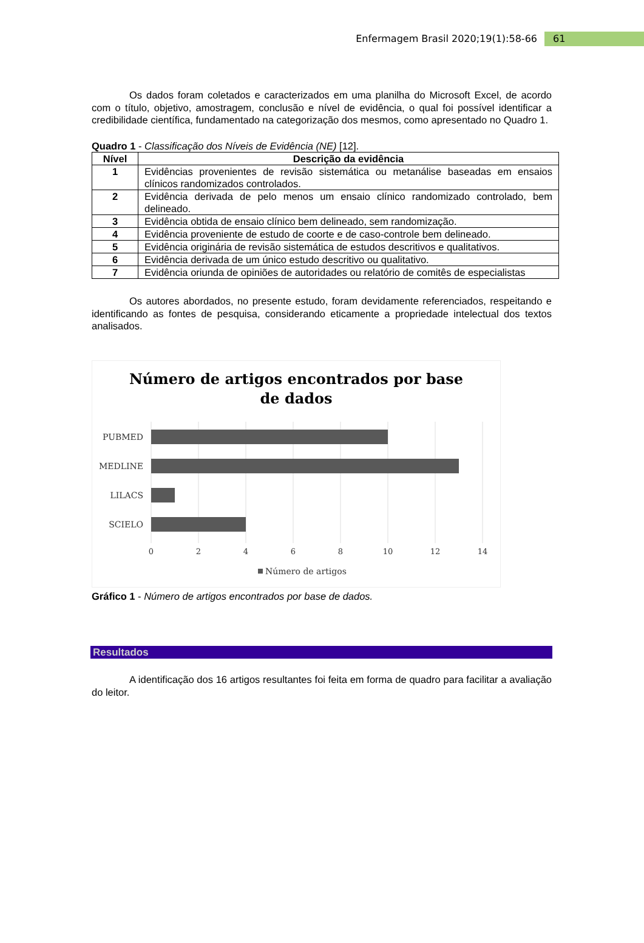Enfermagem Brasil 2020;19(1):58-66 61
Os dados foram coletados e caracterizados em uma planilha do Microsoft Excel, de acordo com o título, objetivo, amostragem, conclusão e nível de evidência, o qual foi possível identificar a credibilidade científica, fundamentado na categorização dos mesmos, como apresentado no Quadro 1.
Quadro 1 - Classificação dos Níveis de Evidência (NE) [12].
| Nível | Descrição da evidência |
| --- | --- |
| 1 | Evidências provenientes de revisão sistemática ou metanálise baseadas em ensaios clínicos randomizados controlados. |
| 2 | Evidência derivada de pelo menos um ensaio clínico randomizado controlado, bem delineado. |
| 3 | Evidência obtida de ensaio clínico bem delineado, sem randomização. |
| 4 | Evidência proveniente de estudo de coorte e de caso-controle bem delineado. |
| 5 | Evidência originária de revisão sistemática de estudos descritivos e qualitativos. |
| 6 | Evidência derivada de um único estudo descritivo ou qualitativo. |
| 7 | Evidência oriunda de opiniões de autoridades ou relatório de comitês de especialistas |
Os autores abordados, no presente estudo, foram devidamente referenciados, respeitando e identificando as fontes de pesquisa, considerando eticamente a propriedade intelectual dos textos analisados.
Número de artigos encontrados por base
de dados
PUBMED
MEDLINE
LILACS
SCIELO
0
2
4
6
8
10
12
14
Número de artigos
Gráfico 1 - Número de artigos encontrados por base de dados.
Resultados
A identificação dos 16 artigos resultantes foi feita em forma de quadro para facilitar a avaliação do leitor.